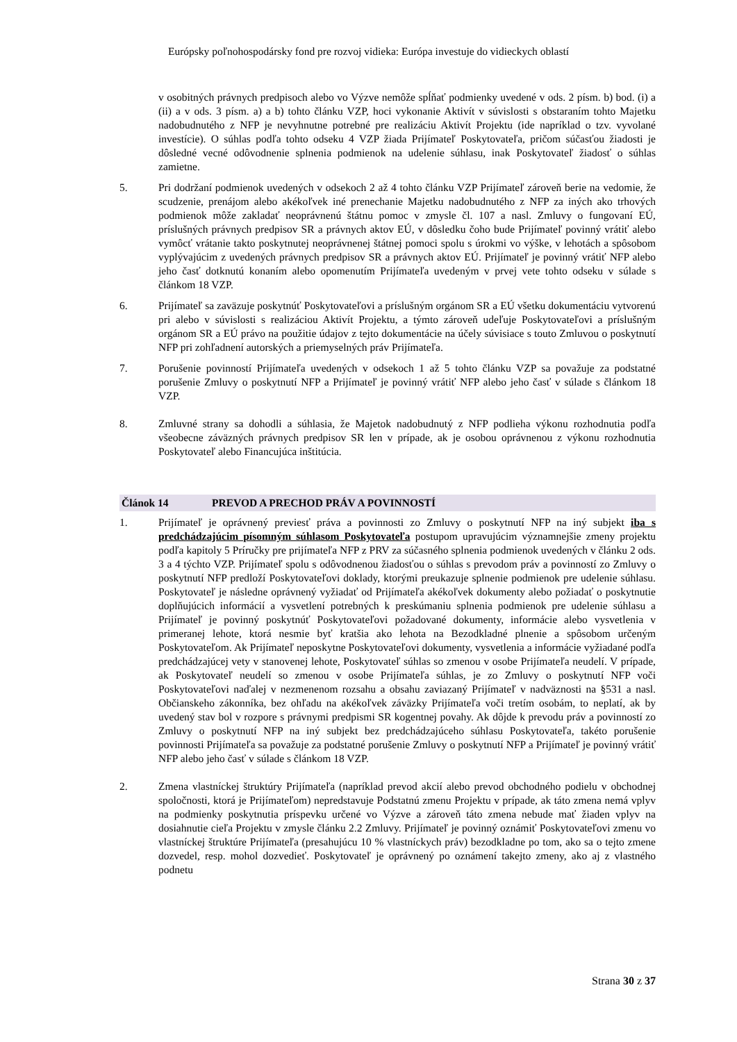Európsky poľnohospodársky fond pre rozvoj vidieka: Európa investuje do vidieckych oblastí
v osobitných právnych predpisoch alebo vo Výzve nemôže spĺňať podmienky uvedené v ods. 2 písm. b) bod. (i) a (ii) a v ods. 3 písm. a) a b) tohto článku VZP, hoci vykonanie Aktivít v súvislosti s obstaraním tohto Majetku nadobudnutého z NFP je nevyhnutne potrebné pre realizáciu Aktivít Projektu (ide napríklad o tzv. vyvolané investície). O súhlas podľa tohto odseku 4 VZP žiada Prijímateľ Poskytovateľa, pričom súčasťou žiadosti je dôsledné vecné odôvodnenie splnenia podmienok na udelenie súhlasu, inak Poskytovateľ žiadosť o súhlas zamietne.
5. Pri dodržaní podmienok uvedených v odsekoch 2 až 4 tohto článku VZP Prijímateľ zároveň berie na vedomie, že scudzenie, prenájom alebo akékoľvek iné prenechanie Majetku nadobudnutého z NFP za iných ako trhových podmienok môže zakladať neoprávnenú štátnu pomoc v zmysle čl. 107 a nasl. Zmluvy o fungovaní EÚ, príslušných právnych predpisov SR a právnych aktov EÚ, v dôsledku čoho bude Prijímateľ povinný vrátiť alebo vymôcť vrátanie takto poskytnutej neoprávnenej štátnej pomoci spolu s úrokmi vo výške, v lehotách a spôsobom vyplývajúcim z uvedených právnych predpisov SR a právnych aktov EÚ. Prijímateľ je povinný vrátiť NFP alebo jeho časť dotknutú konaním alebo opomenutím Prijímateľa uvedeným v prvej vete tohto odseku v súlade s článkom 18 VZP.
6. Prijímateľ sa zaväzuje poskytnúť Poskytovateľovi a príslušným orgánom SR a EÚ všetku dokumentáciu vytvorenú pri alebo v súvislosti s realizáciou Aktivít Projektu, a týmto zároveň udeľuje Poskytovateľovi a príslušným orgánom SR a EÚ právo na použitie údajov z tejto dokumentácie na účely súvisiace s touto Zmluvou o poskytnutí NFP pri zohľadnení autorských a priemyselných práv Prijímateľa.
7. Porušenie povinností Prijímateľa uvedených v odsekoch 1 až 5 tohto článku VZP sa považuje za podstatné porušenie Zmluvy o poskytnutí NFP a Prijímateľ je povinný vrátiť NFP alebo jeho časť v súlade s článkom 18 VZP.
8. Zmluvné strany sa dohodli a súhlasia, že Majetok nadobudnutý z NFP podlieha výkonu rozhodnutia podľa všeobecne záväzných právnych predpisov SR len v prípade, ak je osobou oprávnenou z výkonu rozhodnutia Poskytovateľ alebo Financujúca inštitúcia.
Článok 14 PREVOD A PRECHOD PRÁV A POVINNOSTÍ
1. Prijímateľ je oprávnený previesť práva a povinnosti zo Zmluvy o poskytnutí NFP na iný subjekt iba s predchádzajúcim písomným súhlasom Poskytovateľa postupom upravujúcim významnejšie zmeny projektu podľa kapitoly 5 Príručky pre prijímateľa NFP z PRV za súčasného splnenia podmienok uvedených v článku 2 ods. 3 a 4 týchto VZP. Prijímateľ spolu s odôvodnenou žiadosťou o súhlas s prevodom práv a povinností zo Zmluvy o poskytnutí NFP predloží Poskytovateľovi doklady, ktorými preukazuje splnenie podmienok pre udelenie súhlasu. Poskytovateľ je následne oprávnený vyžiadať od Prijímateľa akékoľvek dokumenty alebo požiadať o poskytnutie doplňujúcich informácií a vysvetlení potrebných k preskúmaniu splnenia podmienok pre udelenie súhlasu a Prijímateľ je povinný poskytnúť Poskytovateľovi požadované dokumenty, informácie alebo vysvetlenia v primeranej lehote, ktorá nesmie byť kratšia ako lehota na Bezodkladné plnenie a spôsobom určeným Poskytovateľom. Ak Prijímateľ neposkytne Poskytovateľovi dokumenty, vysvetlenia a informácie vyžiadané podľa predchádzajúcej vety v stanovenej lehote, Poskytovateľ súhlas so zmenou v osobe Prijímateľa neudelí. V prípade, ak Poskytovateľ neudelí so zmenou v osobe Prijímateľa súhlas, je zo Zmluvy o poskytnutí NFP voči Poskytovateľovi naďalej v nezmenenom rozsahu a obsahu zaviazaný Prijímateľ v nadväznosti na §531 a nasl. Občianskeho zákonníka, bez ohľadu na akékoľvek záväzky Prijímateľa voči tretím osobám, to neplatí, ak by uvedený stav bol v rozpore s právnymi predpismi SR kogentnej povahy. Ak dôjde k prevodu práv a povinností zo Zmluvy o poskytnutí NFP na iný subjekt bez predchádzajúceho súhlasu Poskytovateľa, takéto porušenie povinnosti Prijímateľa sa považuje za podstatné porušenie Zmluvy o poskytnutí NFP a Prijímateľ je povinný vrátiť NFP alebo jeho časť v súlade s článkom 18 VZP.
2. Zmena vlastníckej štruktúry Prijímateľa (napríklad prevod akcií alebo prevod obchodného podielu v obchodnej spoločnosti, ktorá je Prijímateľom) nepredstavuje Podstatnú zmenu Projektu v prípade, ak táto zmena nemá vplyv na podmienky poskytnutia príspevku určené vo Výzve a zároveň táto zmena nebude mať žiaden vplyv na dosiahnutie cieľa Projektu v zmysle článku 2.2 Zmluvy. Prijímateľ je povinný oznámiť Poskytovateľovi zmenu vo vlastníckej štruktúre Prijímateľa (presahujúcu 10 % vlastníckych práv) bezodkladne po tom, ako sa o tejto zmene dozvedel, resp. mohol dozvedieť. Poskytovateľ je oprávnený po oznámení takejto zmeny, ako aj z vlastného podnetu
Strana 30 z 37